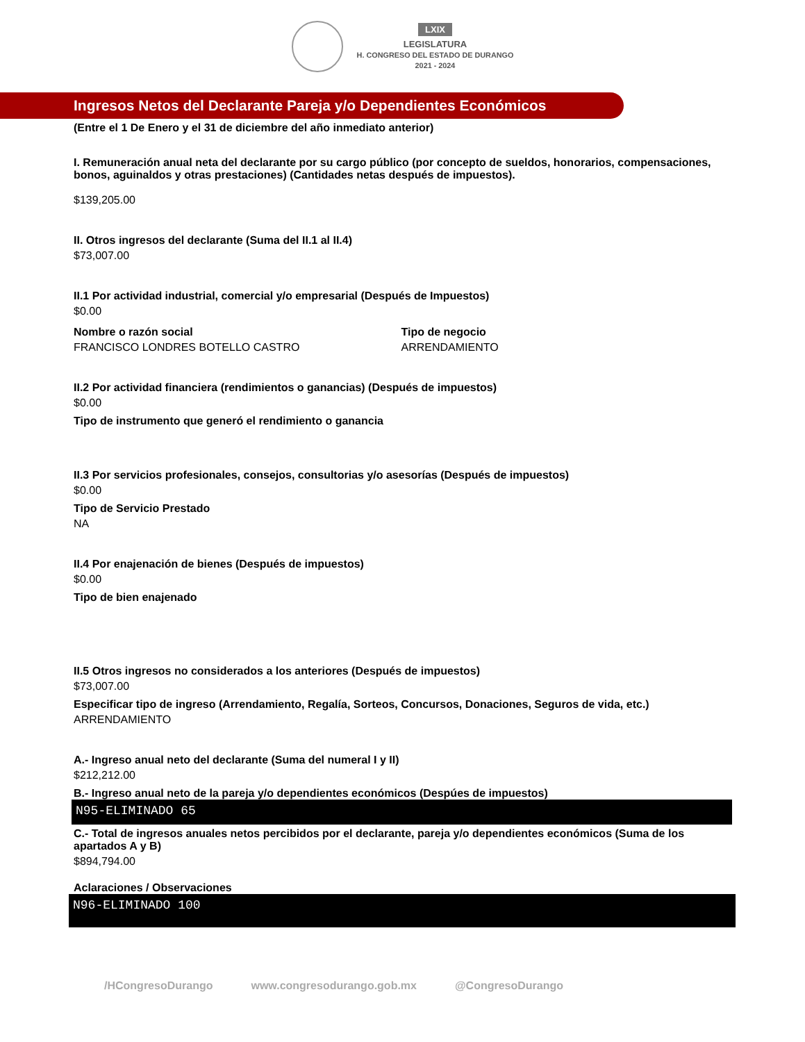LXIX
LEGISLATURA
H. CONGRESO DEL ESTADO DE DURANGO
2021 - 2024
Ingresos Netos del Declarante Pareja y/o Dependientes Económicos
(Entre el 1 De Enero y el 31 de diciembre del año inmediato anterior)
I. Remuneración anual neta del declarante por su cargo público (por concepto de sueldos, honorarios, compensaciones, bonos, aguinaldos y otras prestaciones) (Cantidades netas después de impuestos).
$139,205.00
II. Otros ingresos del declarante (Suma del II.1 al II.4)
$73,007.00
II.1 Por actividad industrial, comercial y/o empresarial (Después de Impuestos)
$0.00
Nombre o razón social
FRANCISCO LONDRES BOTELLO CASTRO
Tipo de negocio
ARRENDAMIENTO
II.2 Por actividad financiera (rendimientos o ganancias) (Después de impuestos)
$0.00
Tipo de instrumento que generó el rendimiento o ganancia
II.3 Por servicios profesionales, consejos, consultorias y/o asesorías (Después de impuestos)
$0.00
Tipo de Servicio Prestado
NA
II.4 Por enajenación de bienes (Después de impuestos)
$0.00
Tipo de bien enajenado
II.5 Otros ingresos no considerados a los anteriores (Después de impuestos)
$73,007.00
Especificar tipo de ingreso (Arrendamiento, Regalía, Sorteos, Concursos, Donaciones, Seguros de vida, etc.)
ARRENDAMIENTO
A.- Ingreso anual neto del declarante (Suma del numeral I y II)
$212,212.00
B.- Ingreso anual neto de la pareja y/o dependientes económicos (Despúes de impuestos)
N95-ELIMINADO 65
C.- Total de ingresos anuales netos percibidos por el declarante, pareja y/o dependientes económicos (Suma de los apartados A y B)
$894,794.00
Aclaraciones / Observaciones
N96-ELIMINADO 100
/HCongresoDurango www.congresodurango.gob.mx @CongresoDurango